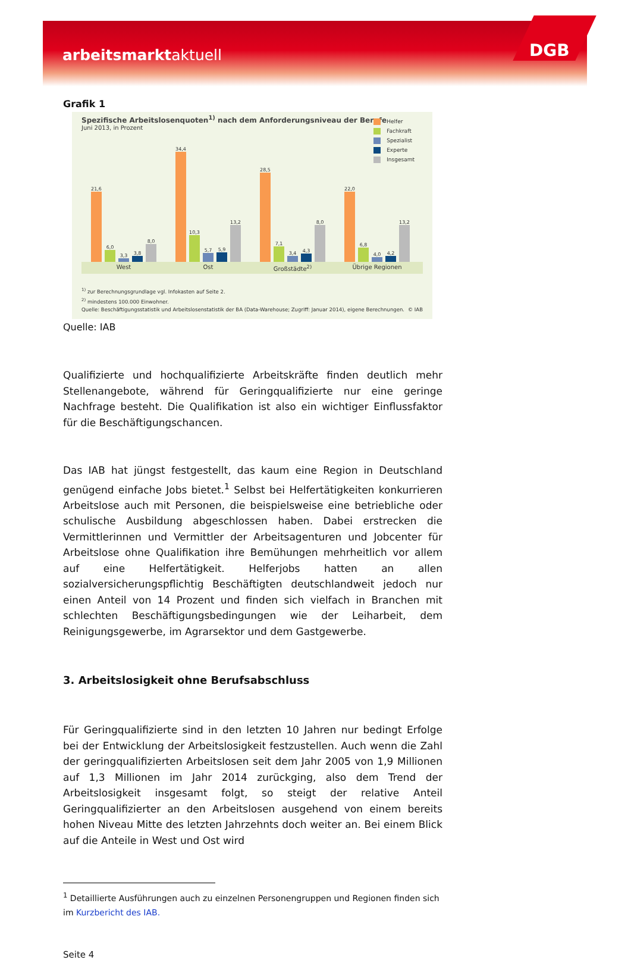arbeitsmarktaktuell DGB
Grafik 1
Spezifische Arbeitslosenquoten<sup>1)</sup> nach dem Anforderungsniveau der Berufe
Juni 2013, in Prozent
Helfer
Fachkraft
Spezialist
Experte
Insgesamt
21,6
6,0
3,3
3,8
8,0
34,4
10,3
5,7
5,9
13,2
28,5
7,1
3,4
4,3
8,0
22,0
6,8
4,0
4,2
13,2
West Ost Großstädte<sup>2)</sup> Übrige Regionen
<sup>1)</sup> zur Berechnungsgrundlage vgl. Infokasten auf Seite 2.
<sup>2)</sup> mindestens 100.000 Einwohner.
Quelle: Beschäftigungsstatistik und Arbeitslosenstatistik der BA (Data-Warehouse; Zugriff: Januar 2014), eigene Berechnungen. © IAB
Quelle: IAB
Qualifizierte und hochqualifizierte Arbeitskräfte finden deutlich mehr Stellenangebote, während für Geringqualifizierte nur eine geringe Nachfrage besteht. Die Qualifikation ist also ein wichtiger Einflussfaktor für die Beschäftigungschancen.
Das IAB hat jüngst festgestellt, das kaum eine Region in Deutschland genügend einfache Jobs bietet.<sup>1</sup> Selbst bei Helfertätigkeiten konkurrieren Arbeitslose auch mit Personen, die beispielsweise eine betriebliche oder schulische Ausbildung abgeschlossen haben. Dabei erstrecken die Vermittlerinnen und Vermittler der Arbeitsagenturen und Jobcenter für Arbeitslose ohne Qualifikation ihre Bemühungen mehrheitlich vor allem auf eine Helfertätigkeit. Helferjobs hatten an allen sozialversicherungspflichtig Beschäftigten deutschlandweit jedoch nur einen Anteil von 14 Prozent und finden sich vielfach in Branchen mit schlechten Beschäftigungsbedingungen wie der Leiharbeit, dem Reinigungsgewerbe, im Agrarsektor und dem Gastgewerbe.
3. Arbeitslosigkeit ohne Berufsabschluss
Für Geringqualifizierte sind in den letzten 10 Jahren nur bedingt Erfolge bei der Entwicklung der Arbeitslosigkeit festzustellen. Auch wenn die Zahl der geringqualifizierten Arbeitslosen seit dem Jahr 2005 von 1,9 Millionen auf 1,3 Millionen im Jahr 2014 zurückging, also dem Trend der Arbeitslosigkeit insgesamt folgt, so steigt der relative Anteil Geringqualifizierter an den Arbeitslosen ausgehend von einem bereits hohen Niveau Mitte des letzten Jahrzehnts doch weiter an. Bei einem Blick auf die Anteile in West und Ost wird
<sup>1</sup> Detaillierte Ausführungen auch zu einzelnen Personengruppen und Regionen finden sich im Kurzbericht des IAB.
Seite 4